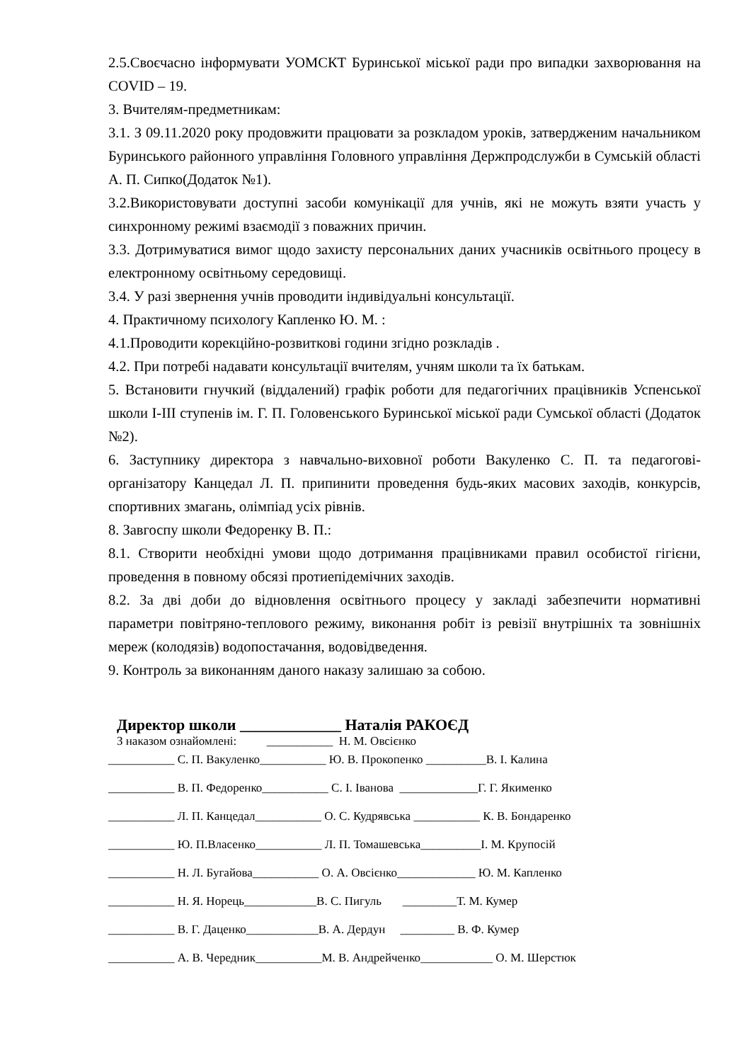2.5.Своєчасно інформувати УОМСКТ Буринської міської ради про випадки захворювання на COVID – 19.
3. Вчителям-предметникам:
3.1. З 09.11.2020 року продовжити працювати за розкладом уроків, затвердженим начальником Буринського районного управління Головного управління Держпродслужби в Сумській області А. П. Сипко(Додаток №1).
3.2.Використовувати доступні засоби комунікації для учнів, які не можуть взяти участь у синхронному режимі взаємодії з поважних причин.
3.3. Дотримуватися вимог щодо захисту персональних даних учасників освітнього процесу в електронному освітньому середовищі.
3.4. У разі звернення учнів проводити індивідуальні консультації.
4. Практичному психологу Капленко Ю. М. :
4.1.Проводити корекційно-розвиткові години згідно розкладів .
4.2. При потребі надавати консультації вчителям, учням школи та їх батькам.
5. Встановити гнучкий (віддалений) графік роботи для педагогічних працівників Успенської школи І-ІІІ ступенів ім. Г. П. Головенського Буринської міської ради Сумської області (Додаток №2).
6. Заступнику директора з навчально-виховної роботи Вакуленко С. П. та педагогові-організатору Канцедал Л. П. припинити проведення будь-яких масових заходів, конкурсів, спортивних змагань, олімпіад усіх рівнів.
8. Завгоспу школи Федоренку В. П.:
8.1. Створити необхідні умови щодо дотримання працівниками правил особистої гігієни, проведення в повному обсязі протиепідемічних заходів.
8.2. За дві доби до відновлення освітнього процесу у закладі забезпечити нормативні параметри повітряно-теплового режиму, виконання робіт із ревізії внутрішніх та зовнішніх мереж (колодязів) водопостачання, водовідведення.
9. Контроль за виконанням даного наказу залишаю за собою.
Директор школи _____________ Наталія РАКОЄД
З наказом ознайомлені: ___________ Н. М. Овсієнко
___________ С. П. Вакуленко___________ Ю. В. Прокопенко __________В. І. Калина
___________ В. П. Федоренко___________ С. І. Іванова _____________Г. Г. Якименко
___________ Л. П. Канцедал___________ О. С. Кудрявська ___________ К. В. Бондаренко
___________ Ю. П.Власенко___________ Л. П. Томашевська__________І. М. Крупосій
___________ Н. Л. Бугайова___________ О. А. Овсієнко_____________ Ю. М. Капленко
___________ Н. Я. Норець____________В. С. Пигуль _________Т. М. Кумер
___________ В. Г. Даценко____________В. А. Дердун _________ В. Ф. Кумер
___________ А. В. Чередник___________М. В. Андрейченко____________ О. М. Шерстюк